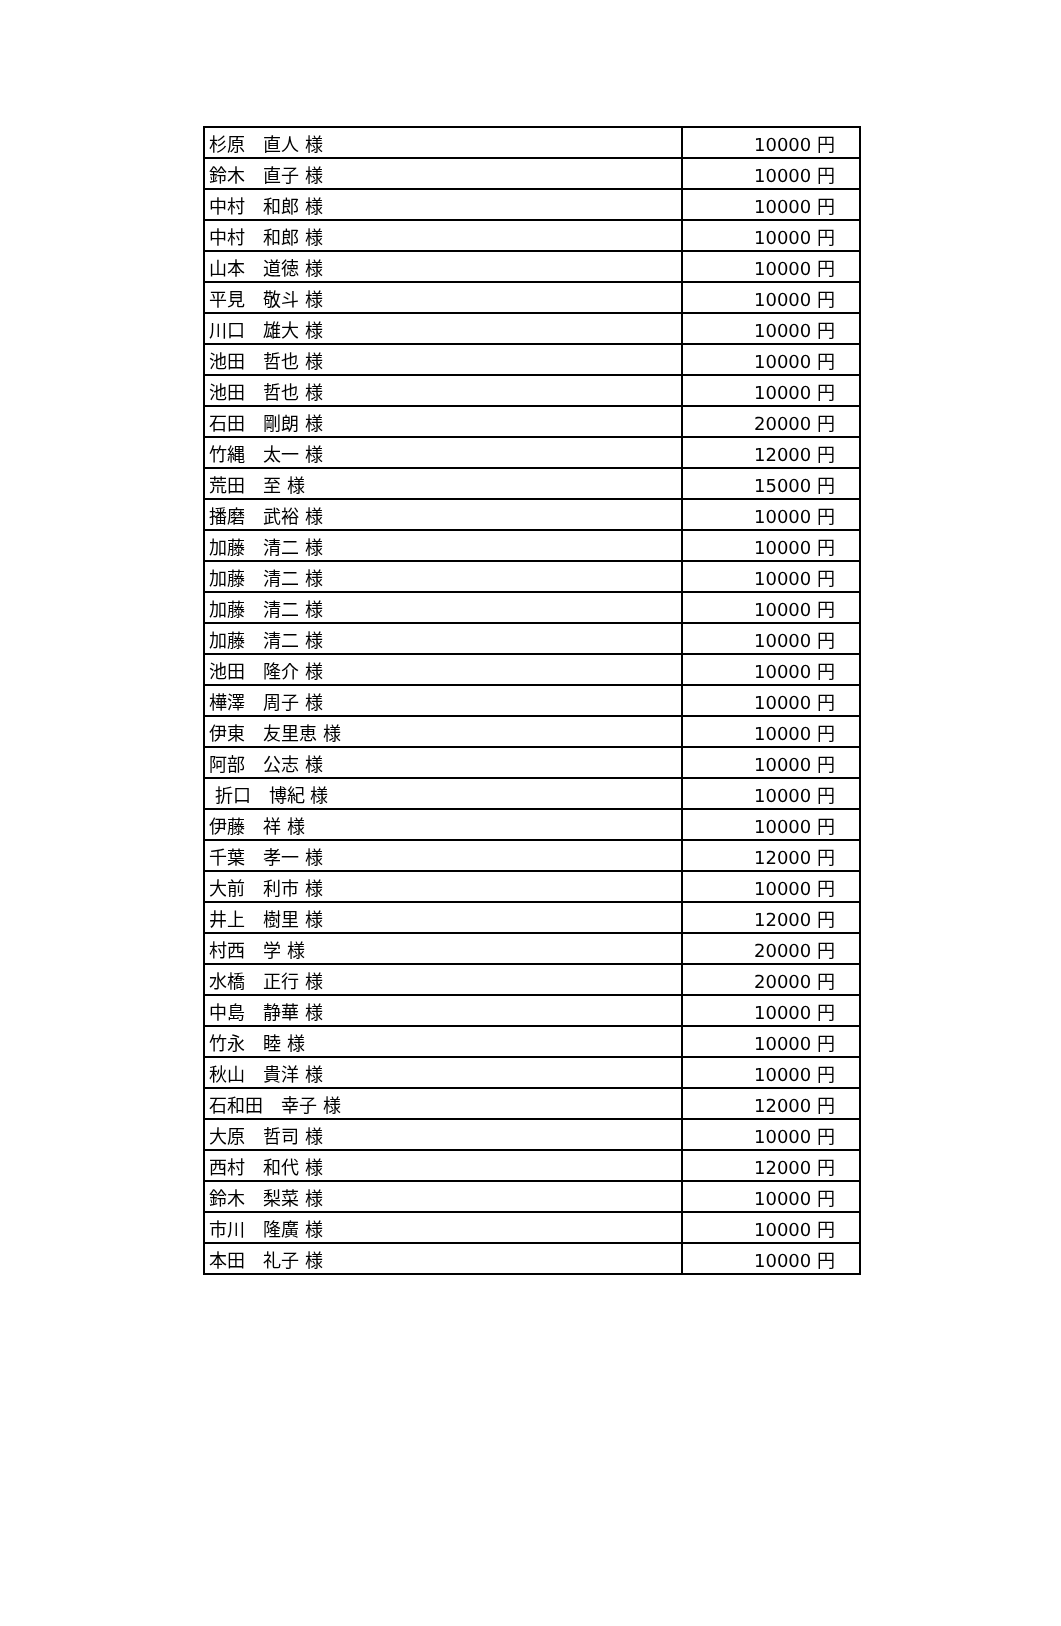| 杉原 直人 様 | 10000 円 |
| 鈴木 直子 様 | 10000 円 |
| 中村 和郎 様 | 10000 円 |
| 中村 和郎 様 | 10000 円 |
| 山本 道徳 様 | 10000 円 |
| 平見 敬斗 様 | 10000 円 |
| 川口 雄大 様 | 10000 円 |
| 池田 哲也 様 | 10000 円 |
| 池田 哲也 様 | 10000 円 |
| 石田 剛朗 様 | 20000 円 |
| 竹縄 太一 様 | 12000 円 |
| 荒田 至 様 | 15000 円 |
| 播磨 武裕 様 | 10000 円 |
| 加藤 清二 様 | 10000 円 |
| 加藤 清二 様 | 10000 円 |
| 加藤 清二 様 | 10000 円 |
| 加藤 清二 様 | 10000 円 |
| 池田 隆介 様 | 10000 円 |
| 樺澤 周子 様 | 10000 円 |
| 伊東 友里恵 様 | 10000 円 |
| 阿部 公志 様 | 10000 円 |
| 折口 博紀 様 | 10000 円 |
| 伊藤 祥 様 | 10000 円 |
| 千葉 孝一 様 | 12000 円 |
| 大前 利市 様 | 10000 円 |
| 井上 樹里 様 | 12000 円 |
| 村西 学 様 | 20000 円 |
| 水橋 正行 様 | 20000 円 |
| 中島 静華 様 | 10000 円 |
| 竹永 睦 様 | 10000 円 |
| 秋山 貴洋 様 | 10000 円 |
| 石和田 幸子 様 | 12000 円 |
| 大原 哲司 様 | 10000 円 |
| 西村 和代 様 | 12000 円 |
| 鈴木 梨菜 様 | 10000 円 |
| 市川 隆廣 様 | 10000 円 |
| 本田 礼子 様 | 10000 円 |